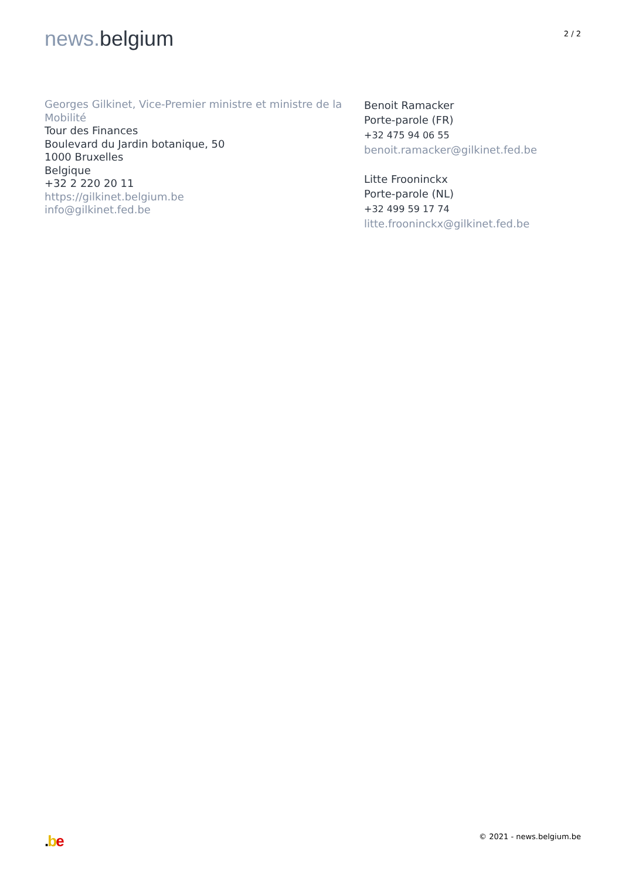news. belgium
2 / 2
Georges Gilkinet, Vice-Premier ministre et ministre de la Mobilité
Tour des Finances
Boulevard du Jardin botanique, 50
1000 Bruxelles
Belgique
+32 2 220 20 11
https://gilkinet.belgium.be
info@gilkinet.fed.be
Benoit Ramacker
Porte-parole (FR)
+32 475 94 06 55
benoit.ramacker@gilkinet.fed.be
Litte Frooninckx
Porte-parole (NL)
+32 499 59 17 74
litte.frooninckx@gilkinet.fed.be
.be
© 2021 - news.belgium.be